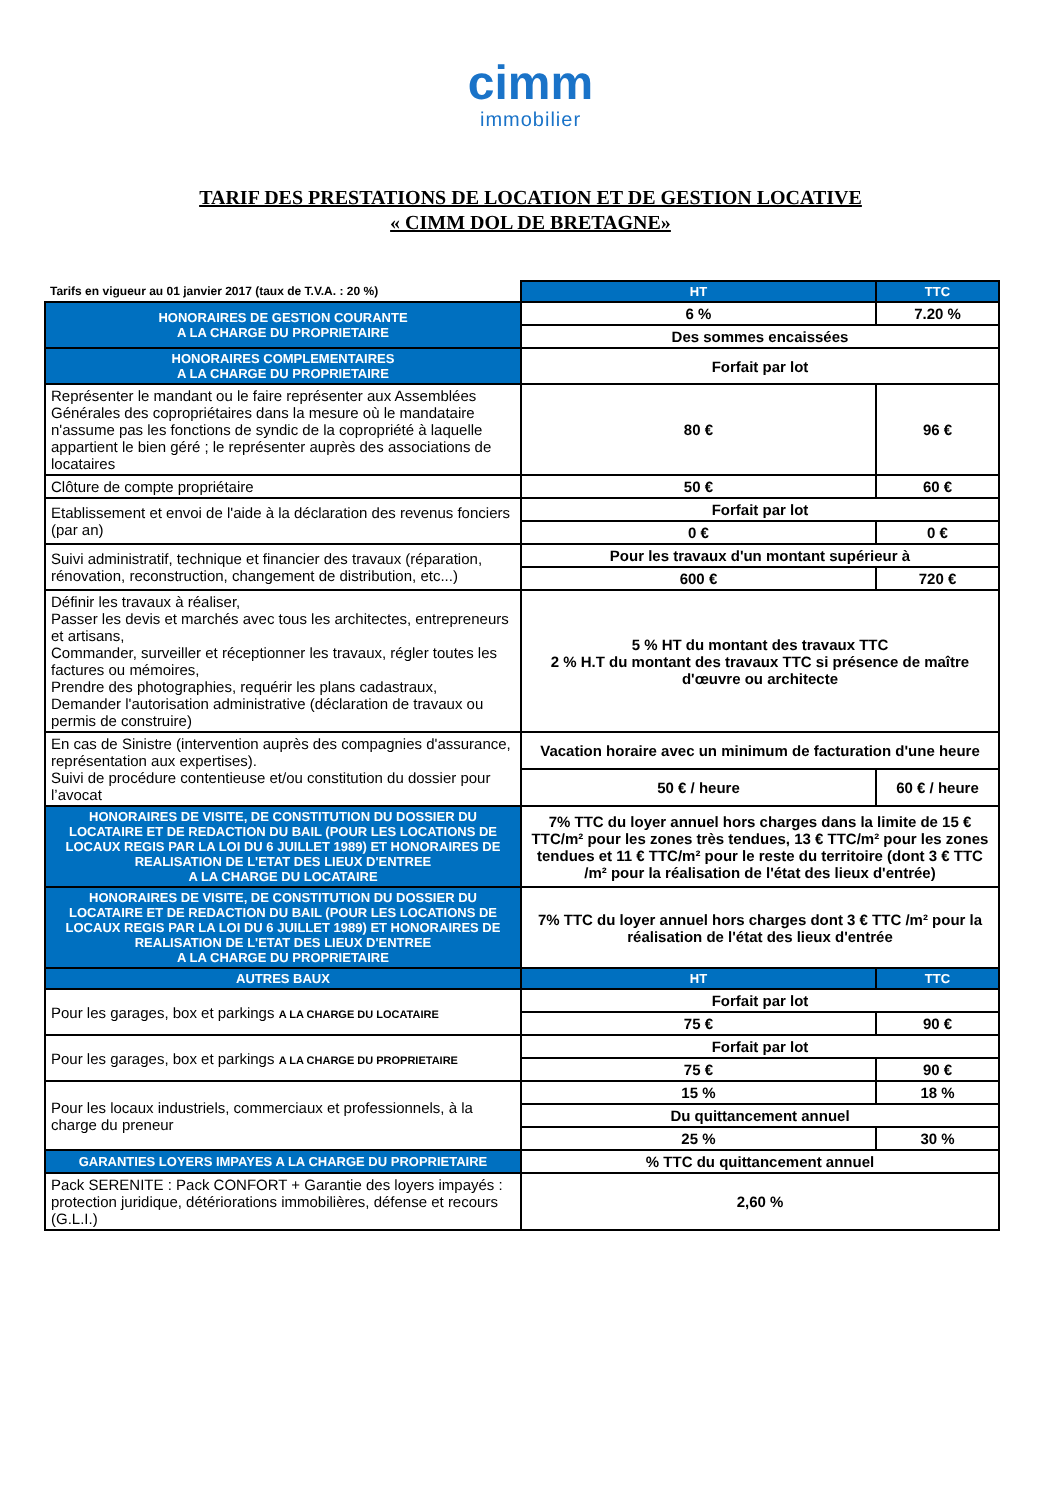cimm
immobilier
TARIF DES PRESTATIONS DE LOCATION ET DE GESTION LOCATIVE
« CIMM DOL DE BRETAGNE»
| Tarifs en vigueur au 01 janvier 2017 (taux de T.V.A. : 20 %) | HT | TTC |
| HONORAIRES DE GESTION COURANTE A LA CHARGE DU PROPRIETAIRE | 6 % | 7.20 % |
| | Des sommes encaissées | |
| HONORAIRES COMPLEMENTAIRES A LA CHARGE DU PROPRIETAIRE | Forfait par lot | |
| Représenter le mandant ou le faire représenter aux Assemblées Générales des copropriétaires dans la mesure où le mandataire n'assume pas les fonctions de syndic de la copropriété à laquelle appartient le bien géré ; le représenter auprès des associations de locataires | 80 € | 96 € |
| Clôture de compte propriétaire | 50 € | 60 € |
| Etablissement et envoi de l'aide à la déclaration des revenus fonciers (par an) | Forfait par lot | |
| | 0 € | 0 € |
| Suivi administratif, technique et financier des travaux (réparation, rénovation, reconstruction, changement de distribution, etc...) | Pour les travaux d'un montant supérieur à | |
| | 600 € | 720 € |
| Définir les travaux à réaliser, Passer les devis et marchés avec tous les architectes, entrepreneurs et artisans, Commander, surveiller et réceptionner les travaux, régler toutes les factures ou mémoires, Prendre des photographies, requérir les plans cadastraux, Demander l'autorisation administrative (déclaration de travaux ou permis de construire) | 5 % HT du montant des travaux TTC 2 % H.T du montant des travaux TTC si présence de maître d'œuvre ou architecte | |
| En cas de Sinistre (intervention auprès des compagnies d'assurance, représentation aux expertises). Suivi de procédure contentieuse et/ou constitution du dossier pour l’avocat | Vacation horaire avec un minimum de facturation d'une heure | |
| | 50 € / heure | 60 € / heure |
| HONORAIRES DE VISITE, DE CONSTITUTION DU DOSSIER DU LOCATAIRE ET DE REDACTION DU BAIL (POUR LES LOCATIONS DE LOCAUX REGIS PAR LA LOI DU 6 JUILLET 1989) ET HONORAIRES DE REALISATION DE L'ETAT DES LIEUX D'ENTREE A LA CHARGE DU LOCATAIRE | 7% TTC du loyer annuel hors charges dans la limite de 15 € TTC/m² pour les zones très tendues, 13 € TTC/m² pour les zones tendues et 11 € TTC/m² pour le reste du territoire (dont 3 € TTC /m² pour la réalisation de l'état des lieux d'entrée) | |
| HONORAIRES DE VISITE, DE CONSTITUTION DU DOSSIER DU LOCATAIRE ET DE REDACTION DU BAIL (POUR LES LOCATIONS DE LOCAUX REGIS PAR LA LOI DU 6 JUILLET 1989) ET HONORAIRES DE REALISATION DE L'ETAT DES LIEUX D'ENTREE A LA CHARGE DU PROPRIETAIRE | 7% TTC du loyer annuel hors charges dont 3 € TTC /m² pour la réalisation de l'état des lieux d'entrée | |
| AUTRES BAUX | HT | TTC |
| Pour les garages, box et parkings A LA CHARGE DU LOCATAIRE | Forfait par lot | |
| | 75 € | 90 € |
| Pour les garages, box et parkings A LA CHARGE DU PROPRIETAIRE | Forfait par lot | |
| | 75 € | 90 € |
| Pour les locaux industriels, commerciaux et professionnels, à la charge du preneur | 15 % | 18 % |
| | Du quittancement annuel | |
| | 25 % | 30 % |
| GARANTIES LOYERS IMPAYES A LA CHARGE DU PROPRIETAIRE | % TTC du quittancement annuel | |
| Pack SERENITE : Pack CONFORT + Garantie des loyers impayés : protection juridique, détériorations immobilières, défense et recours (G.L.I.) | 2,60 % | |